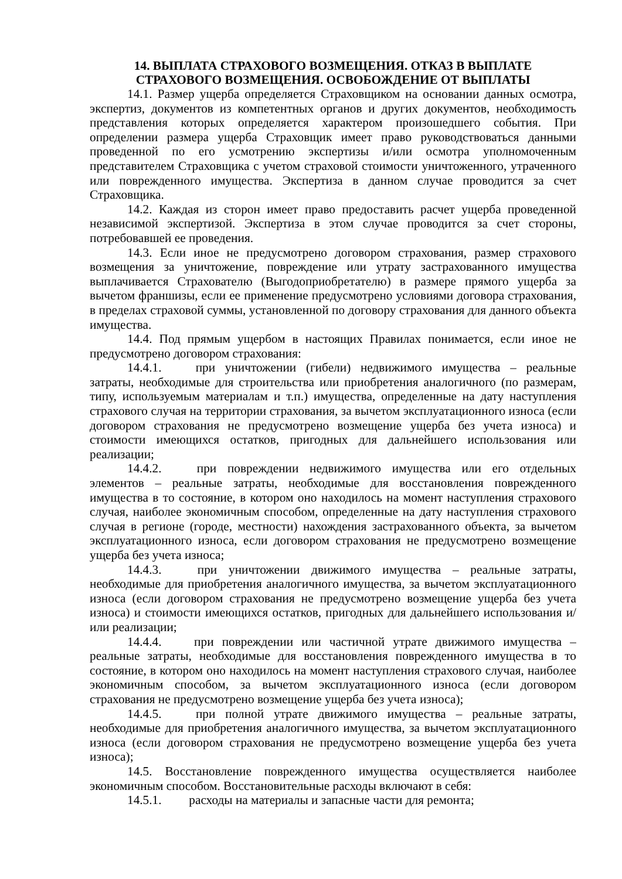14. ВЫПЛАТА СТРАХОВОГО ВОЗМЕЩЕНИЯ. ОТКАЗ В ВЫПЛАТЕ
СТРАХОВОГО ВОЗМЕЩЕНИЯ. ОСВОБОЖДЕНИЕ ОТ ВЫПЛАТЫ
14.1. Размер ущерба определяется Страховщиком на основании данных осмотра, экспертиз, документов из компетентных органов и других документов, необходимость представления которых определяется характером произошедшего события. При определении размера ущерба Страховщик имеет право руководствоваться данными проведенной по его усмотрению экспертизы и/или осмотра уполномоченным представителем Страховщика с учетом страховой стоимости уничтоженного, утраченного или поврежденного имущества. Экспертиза в данном случае проводится за счет Страховщика.
14.2. Каждая из сторон имеет право предоставить расчет ущерба проведенной независимой экспертизой. Экспертиза в этом случае проводится за счет стороны, потребовавшей ее проведения.
14.3. Если иное не предусмотрено договором страхования, размер страхового возмещения за уничтожение, повреждение или утрату застрахованного имущества выплачивается Страхователю (Выгодоприобретателю) в размере прямого ущерба за вычетом франшизы, если ее применение предусмотрено условиями договора страхования, в пределах страховой суммы, установленной по договору страхования для данного объекта имущества.
14.4. Под прямым ущербом в настоящих Правилах понимается, если иное не предусмотрено договором страхования:
14.4.1. при уничтожении (гибели) недвижимого имущества – реальные затраты, необходимые для строительства или приобретения аналогичного (по размерам, типу, используемым материалам и т.п.) имущества, определенные на дату наступления страхового случая на территории страхования, за вычетом эксплуатационного износа (если договором страхования не предусмотрено возмещение ущерба без учета износа) и стоимости имеющихся остатков, пригодных для дальнейшего использования или реализации;
14.4.2. при повреждении недвижимого имущества или его отдельных элементов – реальные затраты, необходимые для восстановления поврежденного имущества в то состояние, в котором оно находилось на момент наступления страхового случая, наиболее экономичным способом, определенные на дату наступления страхового случая в регионе (городе, местности) нахождения застрахованного объекта, за вычетом эксплуатационного износа, если договором страхования не предусмотрено возмещение ущерба без учета износа;
14.4.3. при уничтожении движимого имущества – реальные затраты, необходимые для приобретения аналогичного имущества, за вычетом эксплуатационного износа (если договором страхования не предусмотрено возмещение ущерба без учета износа) и стоимости имеющихся остатков, пригодных для дальнейшего использования и/или реализации;
14.4.4. при повреждении или частичной утрате движимого имущества – реальные затраты, необходимые для восстановления поврежденного имущества в то состояние, в котором оно находилось на момент наступления страхового случая, наиболее экономичным способом, за вычетом эксплуатационного износа (если договором страхования не предусмотрено возмещение ущерба без учета износа);
14.4.5. при полной утрате движимого имущества – реальные затраты, необходимые для приобретения аналогичного имущества, за вычетом эксплуатационного износа (если договором страхования не предусмотрено возмещение ущерба без учета износа);
14.5. Восстановление поврежденного имущества осуществляется наиболее экономичным способом. Восстановительные расходы включают в себя:
14.5.1. расходы на материалы и запасные части для ремонта;